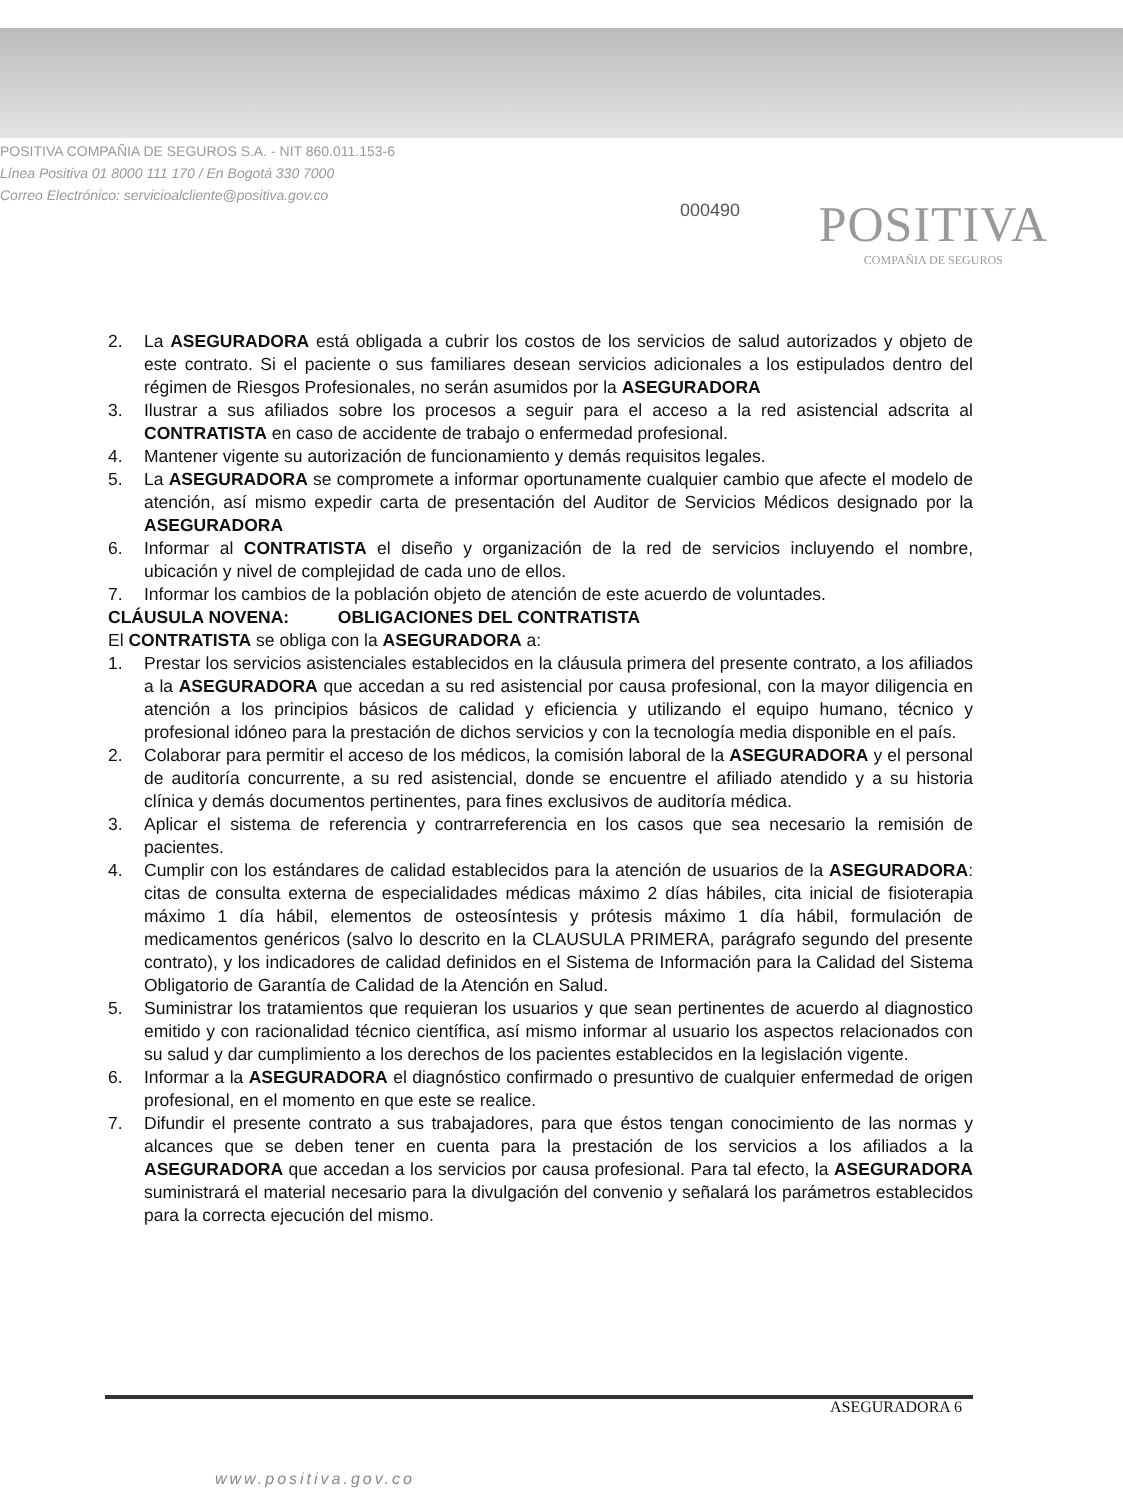POSITIVA COMPAÑIA DE SEGUROS S.A. - NIT 860.011.153-6
Línea Positiva 01 8000 111 170 / En Bogotá 330 7000
Correo Electrónico: servicioalcliente@positiva.gov.co
000490
POSITIVA
COMPAÑIA DE SEGUROS
2. La ASEGURADORA está obligada a cubrir los costos de los servicios de salud autorizados y objeto de este contrato. Si el paciente o sus familiares desean servicios adicionales a los estipulados dentro del régimen de Riesgos Profesionales, no serán asumidos por la ASEGURADORA
3. Ilustrar a sus afiliados sobre los procesos a seguir para el acceso a la red asistencial adscrita al CONTRATISTA en caso de accidente de trabajo o enfermedad profesional.
4. Mantener vigente su autorización de funcionamiento y demás requisitos legales.
5. La ASEGURADORA se compromete a informar oportunamente cualquier cambio que afecte el modelo de atención, así mismo expedir carta de presentación del Auditor de Servicios Médicos designado por la ASEGURADORA
6. Informar al CONTRATISTA el diseño y organización de la red de servicios incluyendo el nombre, ubicación y nivel de complejidad de cada uno de ellos.
7. Informar los cambios de la población objeto de atención de este acuerdo de voluntades.
CLÁUSULA NOVENA: OBLIGACIONES DEL CONTRATISTA
El CONTRATISTA se obliga con la ASEGURADORA a:
1. Prestar los servicios asistenciales establecidos en la cláusula primera del presente contrato, a los afiliados a la ASEGURADORA que accedan a su red asistencial por causa profesional, con la mayor diligencia en atención a los principios básicos de calidad y eficiencia y utilizando el equipo humano, técnico y profesional idóneo para la prestación de dichos servicios y con la tecnología media disponible en el país.
2. Colaborar para permitir el acceso de los médicos, la comisión laboral de la ASEGURADORA y el personal de auditoría concurrente, a su red asistencial, donde se encuentre el afiliado atendido y a su historia clínica y demás documentos pertinentes, para fines exclusivos de auditoría médica.
3. Aplicar el sistema de referencia y contrarreferencia en los casos que sea necesario la remisión de pacientes.
4. Cumplir con los estándares de calidad establecidos para la atención de usuarios de la ASEGURADORA: citas de consulta externa de especialidades médicas máximo 2 días hábiles, cita inicial de fisioterapia máximo 1 día hábil, elementos de osteosíntesis y prótesis máximo 1 día hábil, formulación de medicamentos genéricos (salvo lo descrito en la CLAUSULA PRIMERA, parágrafo segundo del presente contrato), y los indicadores de calidad definidos en el Sistema de Información para la Calidad del Sistema Obligatorio de Garantía de Calidad de la Atención en Salud.
5. Suministrar los tratamientos que requieran los usuarios y que sean pertinentes de acuerdo al diagnostico emitido y con racionalidad técnico científica, así mismo informar al usuario los aspectos relacionados con su salud y dar cumplimiento a los derechos de los pacientes establecidos en la legislación vigente.
6. Informar a la ASEGURADORA el diagnóstico confirmado o presuntivo de cualquier enfermedad de origen profesional, en el momento en que este se realice.
7. Difundir el presente contrato a sus trabajadores, para que éstos tengan conocimiento de las normas y alcances que se deben tener en cuenta para la prestación de los servicios a los afiliados a la ASEGURADORA que accedan a los servicios por causa profesional. Para tal efecto, la ASEGURADORA suministrará el material necesario para la divulgación del convenio y señalará los parámetros establecidos para la correcta ejecución del mismo.
ASEGURADORA 6
www.positiva.gov.co